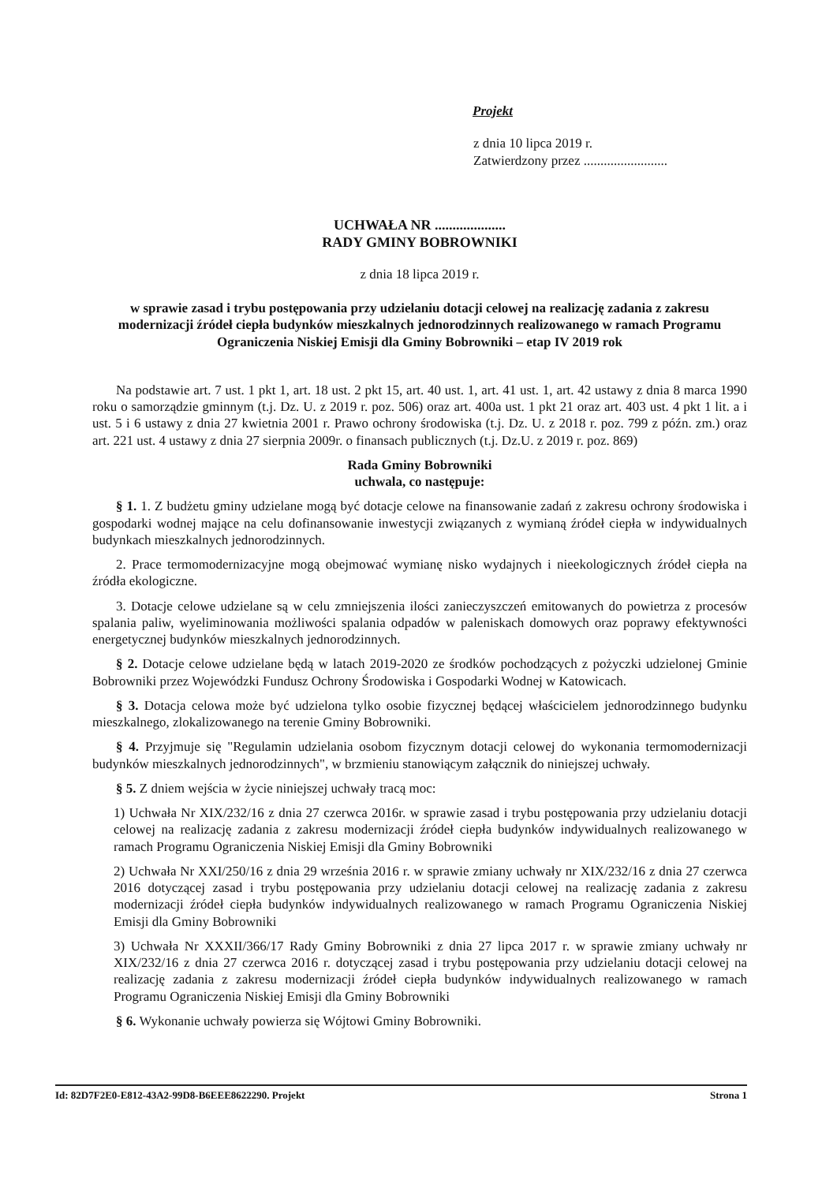Projekt
z dnia 10 lipca 2019 r.
Zatwierdzony przez .........................
UCHWAŁA NR ....................
RADY GMINY BOBROWNIKI
z dnia 18 lipca 2019 r.
w sprawie zasad i trybu postępowania przy udzielaniu dotacji celowej na realizację zadania z zakresu modernizacji źródeł ciepła budynków mieszkalnych jednorodzinnych realizowanego w ramach Programu Ograniczenia Niskiej Emisji dla Gminy Bobrowniki – etap IV 2019 rok
Na podstawie art. 7 ust. 1 pkt 1, art. 18 ust. 2 pkt 15, art. 40 ust. 1, art. 41 ust. 1, art. 42 ustawy z dnia 8 marca 1990 roku o samorządzie gminnym (t.j. Dz. U. z 2019 r. poz. 506) oraz art. 400a ust. 1 pkt 21 oraz art. 403 ust. 4 pkt 1 lit. a i ust. 5 i 6 ustawy z dnia 27 kwietnia 2001 r. Prawo ochrony środowiska (t.j. Dz. U. z 2018 r. poz. 799 z późn. zm.) oraz art. 221 ust. 4 ustawy z dnia 27 sierpnia 2009r. o finansach publicznych (t.j. Dz.U. z 2019 r. poz. 869)
Rada Gminy Bobrowniki
uchwala, co następuje:
§ 1. 1. Z budżetu gminy udzielane mogą być dotacje celowe na finansowanie zadań z zakresu ochrony środowiska i gospodarki wodnej mające na celu dofinansowanie inwestycji związanych z wymianą źródeł ciepła w indywidualnych budynkach mieszkalnych jednorodzinnych.
2. Prace termomodernizacyjne mogą obejmować wymianę nisko wydajnych i nieekologicznych źródeł ciepła na źródła ekologiczne.
3. Dotacje celowe udzielane są w celu zmniejszenia ilości zanieczyszczeń emitowanych do powietrza z procesów spalania paliw, wyeliminowania możliwości spalania odpadów w paleniskach domowych oraz poprawy efektywności energetycznej budynków mieszkalnych jednorodzinnych.
§ 2. Dotacje celowe udzielane będą w latach 2019-2020 ze środków pochodzących z pożyczki udzielonej Gminie Bobrowniki przez Wojewódzki Fundusz Ochrony Środowiska i Gospodarki Wodnej w Katowicach.
§ 3. Dotacja celowa może być udzielona tylko osobie fizycznej będącej właścicielem jednorodzinnego budynku mieszkalnego, zlokalizowanego na terenie Gminy Bobrowniki.
§ 4. Przyjmuje się "Regulamin udzielania osobom fizycznym dotacji celowej do wykonania termomodernizacji budynków mieszkalnych jednorodzinnych", w brzmieniu stanowiącym załącznik do niniejszej uchwały.
§ 5. Z dniem wejścia w życie niniejszej uchwały tracą moc:
1) Uchwała Nr XIX/232/16 z dnia 27 czerwca 2016r. w sprawie zasad i trybu postępowania przy udzielaniu dotacji celowej na realizację zadania z zakresu modernizacji źródeł ciepła budynków indywidualnych realizowanego w ramach Programu Ograniczenia Niskiej Emisji dla Gminy Bobrowniki
2) Uchwała Nr XXI/250/16 z dnia 29 września 2016 r. w sprawie zmiany uchwały nr XIX/232/16 z dnia 27 czerwca 2016 dotyczącej zasad i trybu postępowania przy udzielaniu dotacji celowej na realizację zadania z zakresu modernizacji źródeł ciepła budynków indywidualnych realizowanego w ramach Programu Ograniczenia Niskiej Emisji dla Gminy Bobrowniki
3) Uchwała Nr XXXII/366/17 Rady Gminy Bobrowniki z dnia 27 lipca 2017 r. w sprawie zmiany uchwały nr XIX/232/16 z dnia 27 czerwca 2016 r. dotyczącej zasad i trybu postępowania przy udzielaniu dotacji celowej na realizację zadania z zakresu modernizacji źródeł ciepła budynków indywidualnych realizowanego w ramach Programu Ograniczenia Niskiej Emisji dla Gminy Bobrowniki
§ 6. Wykonanie uchwały powierza się Wójtowi Gminy Bobrowniki.
Id: 82D7F2E0-E812-43A2-99D8-B6EEE8622290. Projekt Strona 1